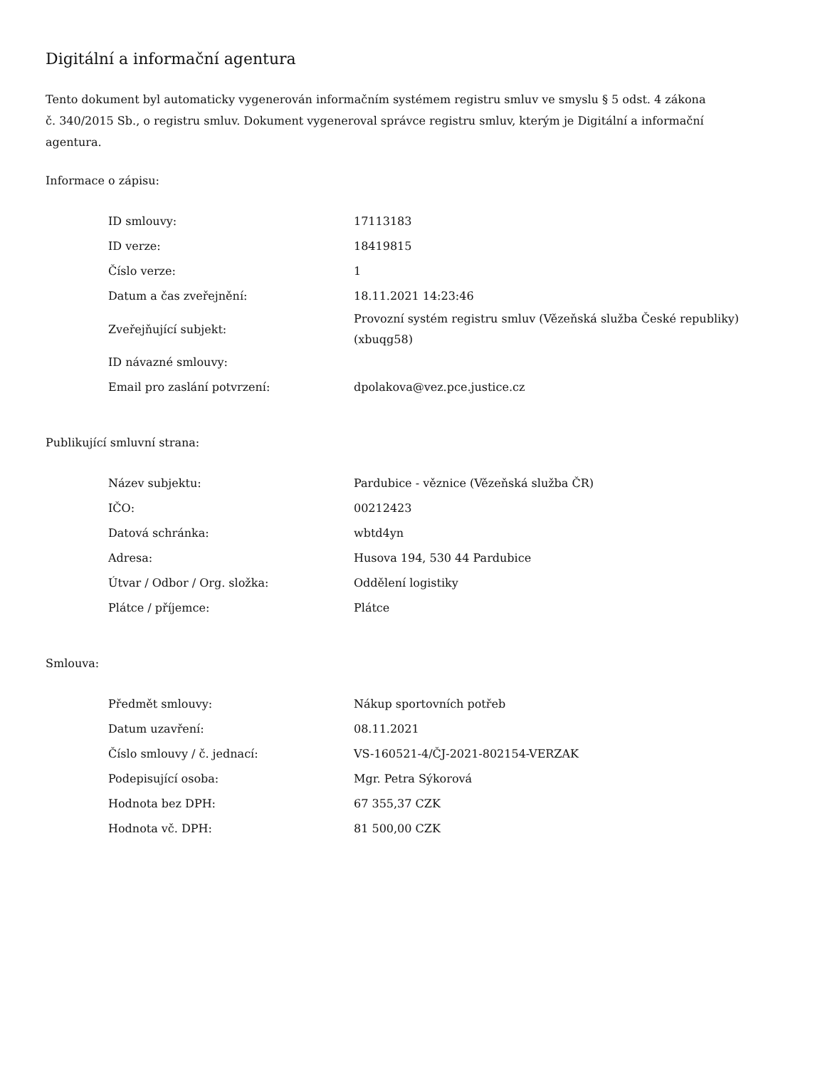Digitální a informační agentura
Tento dokument byl automaticky vygenerován informačním systémem registru smluv ve smyslu § 5 odst. 4 zákona
č. 340/2015 Sb., o registru smluv. Dokument vygeneroval správce registru smluv, kterým je Digitální a informační agentura.
Informace o zápisu:
| ID smlouvy: | 17113183 |
| ID verze: | 18419815 |
| Číslo verze: | 1 |
| Datum a čas zveřejnění: | 18.11.2021 14:23:46 |
| Zveřejňující subjekt: | Provozní systém registru smluv (Vězeňská služba České republiky) (xbuqg58) |
| ID návazné smlouvy: | |
| Email pro zaslání potvrzení: | dpolakova@vez.pce.justice.cz |
Publikující smluvní strana:
| Název subjektu: | Pardubice - věznice (Vězeňská služba ČR) |
| IČO: | 00212423 |
| Datová schránka: | wbtd4yn |
| Adresa: | Husova 194, 530 44 Pardubice |
| Útvar / Odbor / Org. složka: | Oddělení logistiky |
| Plátce / příjemce: | Plátce |
Smlouva:
| Předmět smlouvy: | Nákup sportovních potřeb |
| Datum uzavření: | 08.11.2021 |
| Číslo smlouvy / č. jednací: | VS-160521-4/ČJ-2021-802154-VERZAK |
| Podepisující osoba: | Mgr. Petra Sýkorová |
| Hodnota bez DPH: | 67 355,37 CZK |
| Hodnota vč. DPH: | 81 500,00 CZK |